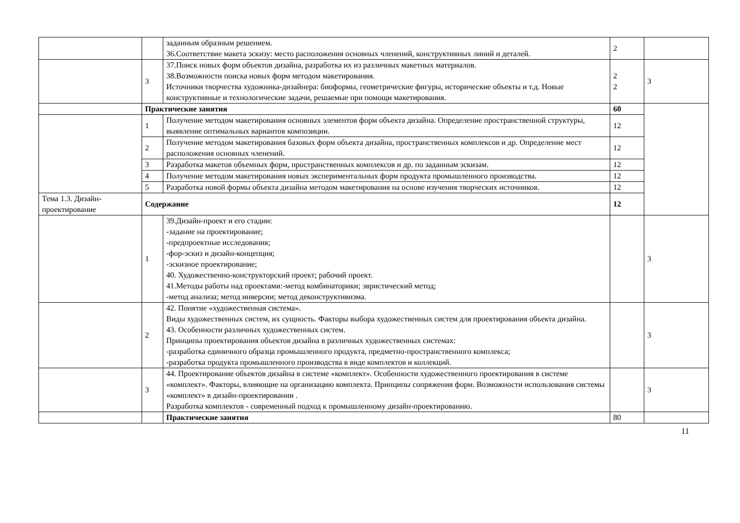| | | заданным образным решением. 36.Соответствие макета эскизу: место расположения основных членений, конструктивных линий и деталей. | 2 | |
| | 3 | 37.Поиск новых форм объектов дизайна, разработка их из различных макетных материалов. 38.Возможности поиска новых форм методом макетирования. Источники творчества художника-дизайнера: биоформы, геометрические фигуры, исторические объекты и т.д. Новые конструктивные и технологические задачи, решаемые при помощи макетирования. | 2 2 | 3 |
| | Практические занятия | | 60 | |
| | 1 | Получение методом макетирования основных элементов форм объекта дизайна. Определение пространственной структуры, выявление оптимальных вариантов композиции. | 12 | |
| | 2 | Получение методом макетирования базовых форм объекта дизайна, пространственных комплексов и др. Определение мест расположения основных членений. | 12 | |
| | 3 | Разработка макетов объемных форм, пространственных комплексов и др. по заданным эскизам. | 12 | |
| | 4 | Получение методом макетирования новых экспериментальных форм продукта промышленного производства. | 12 | |
| | 5 | Разработка новой формы объекта дизайна методом макетирования на основе изучения творческих источников. | 12 | |
| Тема 1.3. Дизайн-проектирование | Содержание | | 12 | |
| | 1 | 39.Дизайн-проект и его стадии: -задание на проектирование; -предпроектные исследования; -фор-эскиз и дизайн-концепция; -эскизное проектирование; 40. Художественно-конструкторский проект; рабочий проект. 41.Методы работы над проектами:-метод комбинаторики; эвристический метод; -метод анализа; метод инверсии; метод деконструктивизма. | | 3 |
| | 2 | 42. Понятие «художественная система». Виды художественных систем, их сущность. Факторы выбора художественных систем для проектирования объекта дизайна. 43. Особенности различных художественных систем. Принципы проектирования объектов дизайна в различных художественных системах: -разработка единичного образца промышленного продукта, предметно-пространственного комплекса; -разработка продукта промышленного производства в виде комплектов и коллекций. | | 3 |
| | 3 | 44. Проектирование объектов дизайна в системе «комплект». Особенности художественного проектирования в системе «комплект». Факторы, влияющие на организацию комплекта. Принципы сопряжения форм. Возможности использования системы «комплект» в дизайн-проектировании . Разработка комплектов - современный подход к промышленному дизайн-проектированию. | | 3 |
| | | Практические занятия | 80 | |
11